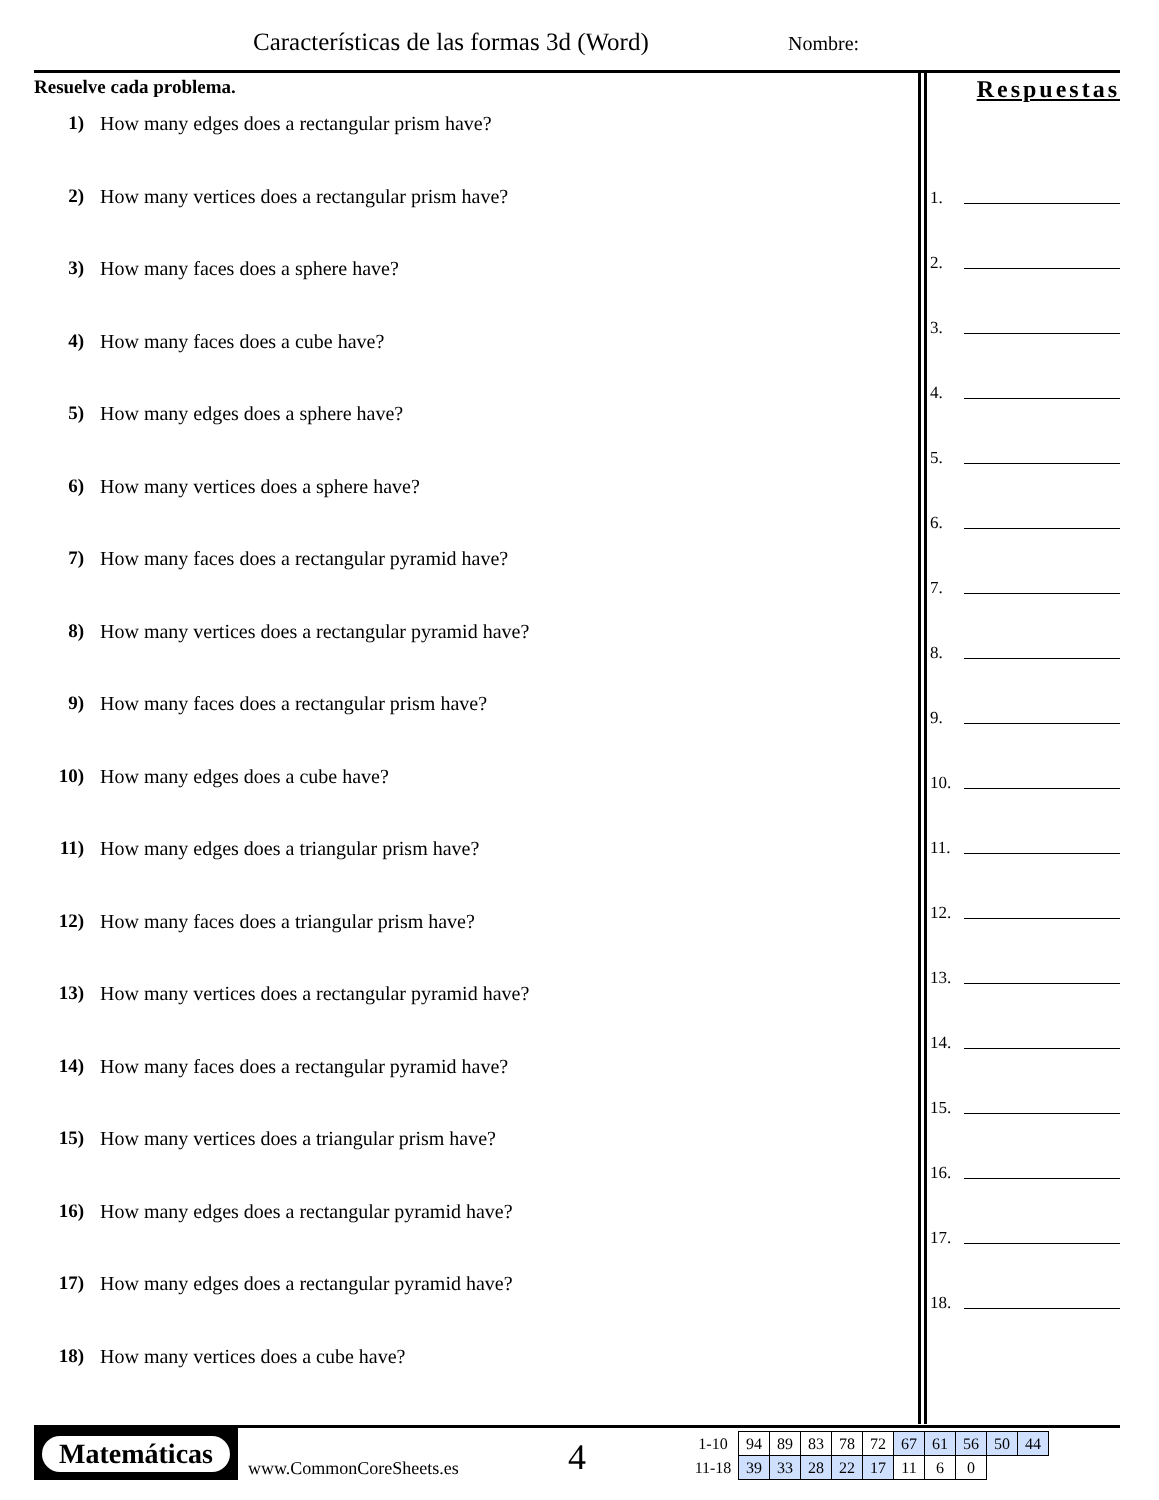Características de las formas 3d (Word)
Nombre:
Resuelve cada problema.
1) How many edges does a rectangular prism have?
2) How many vertices does a rectangular prism have?
3) How many faces does a sphere have?
4) How many faces does a cube have?
5) How many edges does a sphere have?
6) How many vertices does a sphere have?
7) How many faces does a rectangular pyramid have?
8) How many vertices does a rectangular pyramid have?
9) How many faces does a rectangular prism have?
10) How many edges does a cube have?
11) How many edges does a triangular prism have?
12) How many faces does a triangular prism have?
13) How many vertices does a rectangular pyramid have?
14) How many faces does a rectangular pyramid have?
15) How many vertices does a triangular prism have?
16) How many edges does a rectangular pyramid have?
17) How many edges does a rectangular pyramid have?
18) How many vertices does a cube have?
Respuestas
1.
2.
3.
4.
5.
6.
7.
8.
9.
10.
11.
12.
13.
14.
15.
16.
17.
18.
Matemáticas
www.CommonCoreSheets.es
4
| 1-10 | 94 | 89 | 83 | 78 | 72 | 67 | 61 | 56 | 50 | 44 |
| 11-18 | 39 | 33 | 28 | 22 | 17 | 11 | 6 | 0 | | |